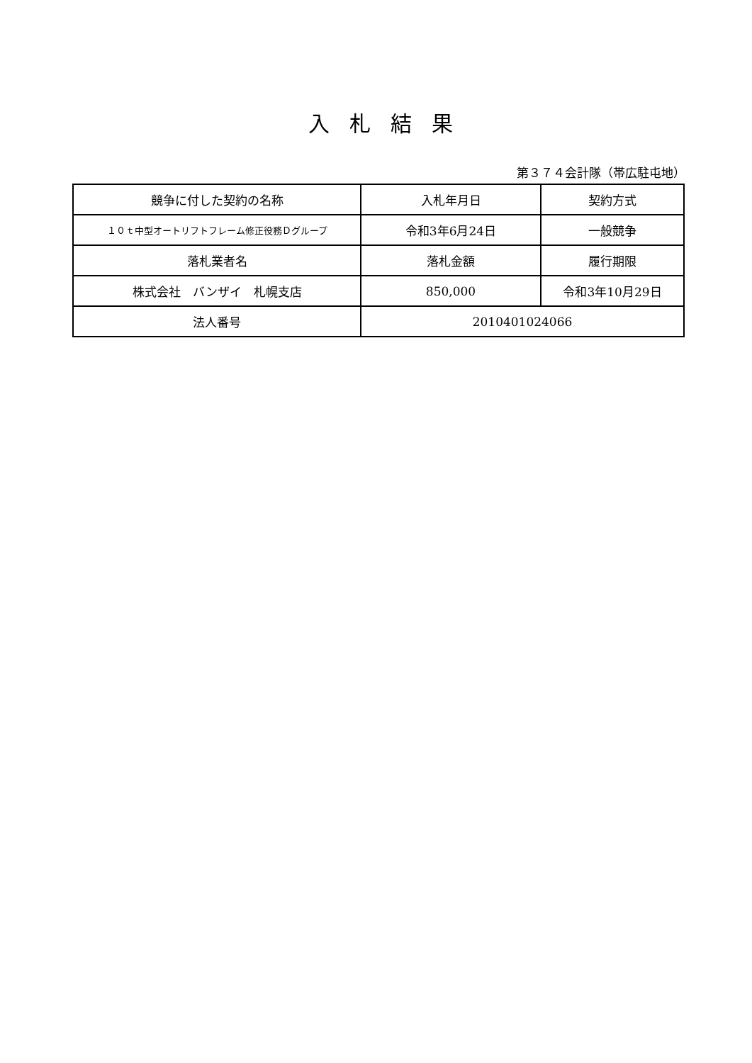入札結果
第３７４会計隊（帯広駐屯地）
| 競争に付した契約の名称 | 入札年月日 | 契約方式 |
| １０ｔ中型オートリフトフレーム修正役務Ｄグループ | 令和3年6月24日 | 一般競争 |
| 落札業者名 | 落札金額 | 履行期限 |
| 株式会社 バンザイ 札幌支店 | 850,000 | 令和3年10月29日 |
| 法人番号 | 2010401024066 | |